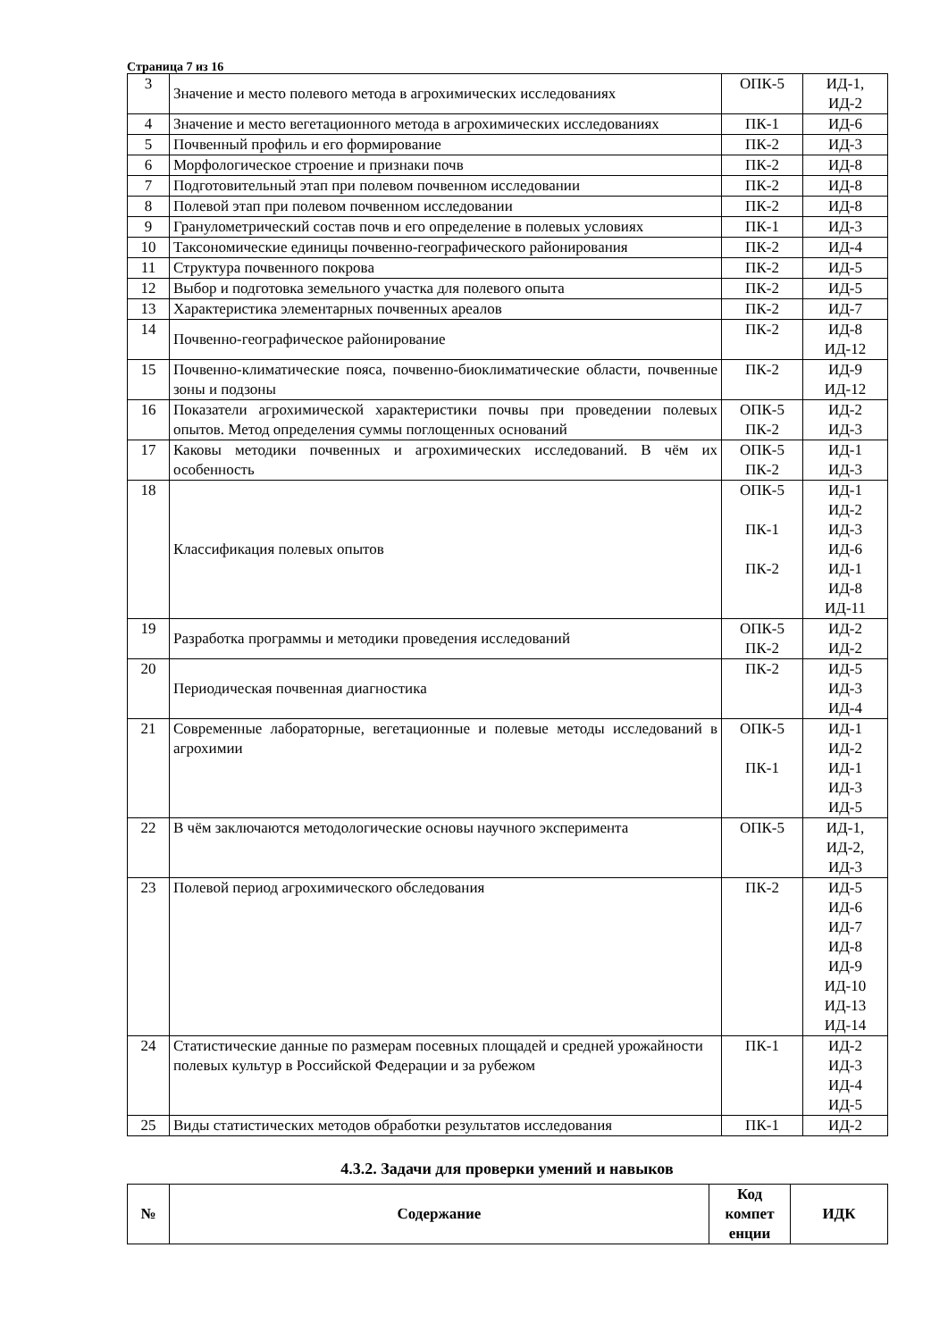Страница 7 из 16
| 3 | Значение и место полевого метода в агрохимических исследованиях | ОПК-5 | ИД-1, ИД-2 |
| 4 | Значение и место вегетационного метода в агрохимических исследованиях | ПК-1 | ИД-6 |
| 5 | Почвенный профиль и его формирование | ПК-2 | ИД-3 |
| 6 | Морфологическое строение и признаки почв | ПК-2 | ИД-8 |
| 7 | Подготовительный этап при полевом почвенном исследовании | ПК-2 | ИД-8 |
| 8 | Полевой этап при полевом почвенном исследовании | ПК-2 | ИД-8 |
| 9 | Гранулометрический состав почв и его определение в полевых условиях | ПК-1 | ИД-3 |
| 10 | Таксономические единицы почвенно-географического районирования | ПК-2 | ИД-4 |
| 11 | Структура почвенного покрова | ПК-2 | ИД-5 |
| 12 | Выбор и подготовка земельного участка для полевого опыта | ПК-2 | ИД-5 |
| 13 | Характеристика элементарных почвенных ареалов | ПК-2 | ИД-7 |
| 14 | Почвенно-географическое районирование | ПК-2 | ИД-8 ИД-12 |
| 15 | Почвенно-климатические пояса, почвенно-биоклиматические области, почвенные зоны и подзоны | ПК-2 | ИД-9 ИД-12 |
| 16 | Показатели агрохимической характеристики почвы при проведении полевых опытов. Метод определения суммы поглощенных оснований | ОПК-5 ПК-2 | ИД-2 ИД-3 |
| 17 | Каковы методики почвенных и агрохимических исследований. В чём их особенность | ОПК-5 ПК-2 | ИД-1 ИД-3 |
| 18 | Классификация полевых опытов | ОПК-5 ПК-1 ПК-2 | ИД-1 ИД-2 ИД-3 ИД-6 ИД-1 ИД-8 ИД-11 |
| 19 | Разработка программы и методики проведения исследований | ОПК-5 ПК-2 | ИД-2 ИД-2 |
| 20 | Периодическая почвенная диагностика | ПК-2 | ИД-5 ИД-3 ИД-4 |
| 21 | Современные лабораторные, вегетационные и полевые методы исследований в агрохимии | ОПК-5 ПК-1 | ИД-1 ИД-2 ИД-1 ИД-3 ИД-5 |
| 22 | В чём заключаются методологические основы научного эксперимента | ОПК-5 | ИД-1, ИД-2, ИД-3 |
| 23 | Полевой период агрохимического обследования | ПК-2 | ИД-5 ИД-6 ИД-7 ИД-8 ИД-9 ИД-10 ИД-13 ИД-14 |
| 24 | Статистические данные по размерам посевных площадей и средней урожайности полевых культур в Российской Федерации и за рубежом | ПК-1 | ИД-2 ИД-3 ИД-4 ИД-5 |
| 25 | Виды статистических методов обработки результатов исследования | ПК-1 | ИД-2 |
4.3.2. Задачи для проверки умений и навыков
| № | Содержание | Код компет енции | ИДК |
| --- | --- | --- | --- |